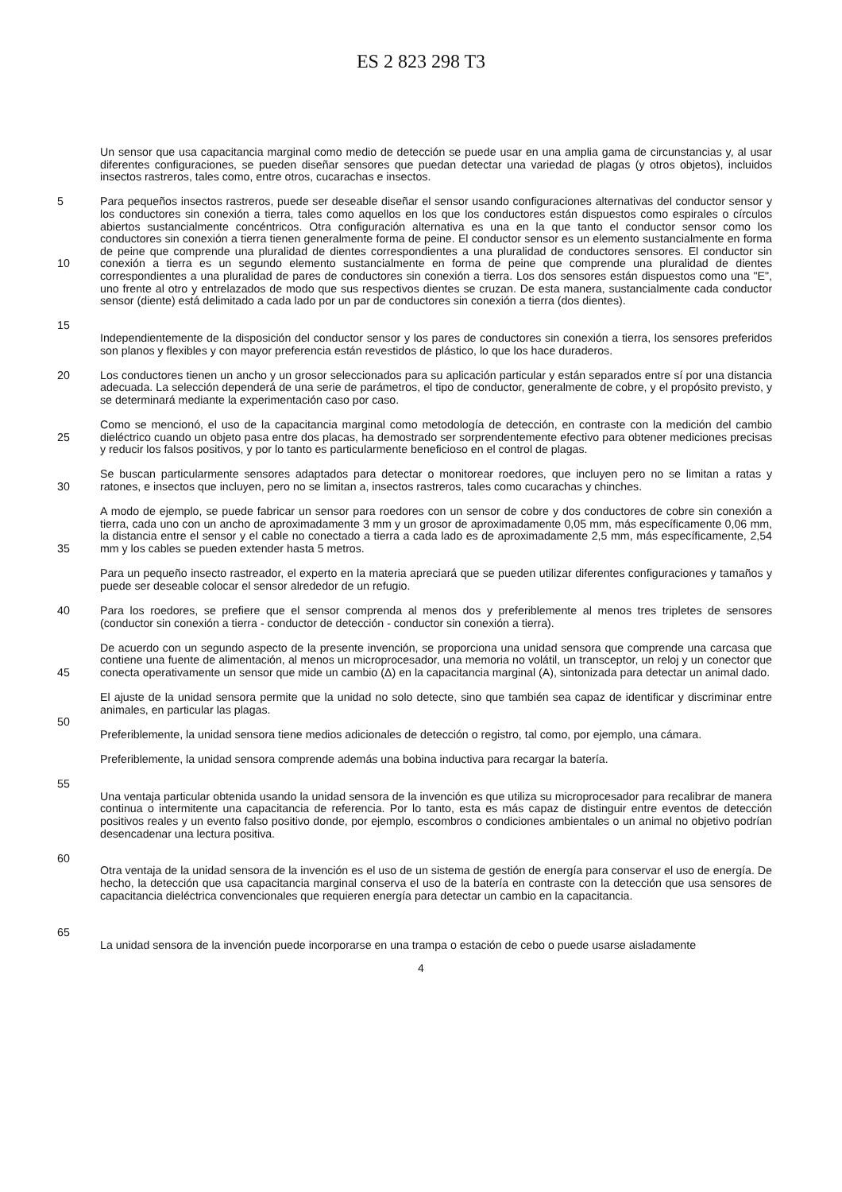ES 2 823 298 T3
Un sensor que usa capacitancia marginal como medio de detección se puede usar en una amplia gama de circunstancias y, al usar diferentes configuraciones, se pueden diseñar sensores que puedan detectar una variedad de plagas (y otros objetos), incluidos insectos rastreros, tales como, entre otros, cucarachas e insectos.
5
10
15
Para pequeños insectos rastreros, puede ser deseable diseñar el sensor usando configuraciones alternativas del conductor sensor y los conductores sin conexión a tierra, tales como aquellos en los que los conductores están dispuestos como espirales o círculos abiertos sustancialmente concéntricos. Otra configuración alternativa es una en la que tanto el conductor sensor como los conductores sin conexión a tierra tienen generalmente forma de peine. El conductor sensor es un elemento sustancialmente en forma de peine que comprende una pluralidad de dientes correspondientes a una pluralidad de conductores sensores. El conductor sin conexión a tierra es un segundo elemento sustancialmente en forma de peine que comprende una pluralidad de dientes correspondientes a una pluralidad de pares de conductores sin conexión a tierra. Los dos sensores están dispuestos como una "E", uno frente al otro y entrelazados de modo que sus respectivos dientes se cruzan. De esta manera, sustancialmente cada conductor sensor (diente) está delimitado a cada lado por un par de conductores sin conexión a tierra (dos dientes).
Independientemente de la disposición del conductor sensor y los pares de conductores sin conexión a tierra, los sensores preferidos son planos y flexibles y con mayor preferencia están revestidos de plástico, lo que los hace duraderos.
20 Los conductores tienen un ancho y un grosor seleccionados para su aplicación particular y están separados entre sí por una distancia adecuada. La selección dependerá de una serie de parámetros, el tipo de conductor, generalmente de cobre, y el propósito previsto, y se determinará mediante la experimentación caso por caso.
25 Como se mencionó, el uso de la capacitancia marginal como metodología de detección, en contraste con la medición del cambio dieléctrico cuando un objeto pasa entre dos placas, ha demostrado ser sorprendentemente efectivo para obtener mediciones precisas y reducir los falsos positivos, y por lo tanto es particularmente beneficioso en el control de plagas.
30 Se buscan particularmente sensores adaptados para detectar o monitorear roedores, que incluyen pero no se limitan a ratas y ratones, e insectos que incluyen, pero no se limitan a, insectos rastreros, tales como cucarachas y chinches.
35 A modo de ejemplo, se puede fabricar un sensor para roedores con un sensor de cobre y dos conductores de cobre sin conexión a tierra, cada uno con un ancho de aproximadamente 3 mm y un grosor de aproximadamente 0,05 mm, más específicamente 0,06 mm, la distancia entre el sensor y el cable no conectado a tierra a cada lado es de aproximadamente 2,5 mm, más específicamente, 2,54 mm y los cables se pueden extender hasta 5 metros.
Para un pequeño insecto rastreador, el experto en la materia apreciará que se pueden utilizar diferentes configuraciones y tamaños y puede ser deseable colocar el sensor alrededor de un refugio.
40 Para los roedores, se prefiere que el sensor comprenda al menos dos y preferiblemente al menos tres tripletes de sensores (conductor sin conexión a tierra - conductor de detección - conductor sin conexión a tierra).
45 De acuerdo con un segundo aspecto de la presente invención, se proporciona una unidad sensora que comprende una carcasa que contiene una fuente de alimentación, al menos un microprocesador, una memoria no volátil, un transceptor, un reloj y un conector que conecta operativamente un sensor que mide un cambio (Δ) en la capacitancia marginal (A), sintonizada para detectar un animal dado.
50 El ajuste de la unidad sensora permite que la unidad no solo detecte, sino que también sea capaz de identificar y discriminar entre animales, en particular las plagas.
Preferiblemente, la unidad sensora tiene medios adicionales de detección o registro, tal como, por ejemplo, una cámara.
55 Preferiblemente, la unidad sensora comprende además una bobina inductiva para recargar la batería.
60 Una ventaja particular obtenida usando la unidad sensora de la invención es que utiliza su microprocesador para recalibrar de manera continua o intermitente una capacitancia de referencia. Por lo tanto, esta es más capaz de distinguir entre eventos de detección positivos reales y un evento falso positivo donde, por ejemplo, escombros o condiciones ambientales o un animal no objetivo podrían desencadenar una lectura positiva.
65 Otra ventaja de la unidad sensora de la invención es el uso de un sistema de gestión de energía para conservar el uso de energía. De hecho, la detección que usa capacitancia marginal conserva el uso de la batería en contraste con la detección que usa sensores de capacitancia dieléctrica convencionales que requieren energía para detectar un cambio en la capacitancia.
La unidad sensora de la invención puede incorporarse en una trampa o estación de cebo o puede usarse aisladamente
4